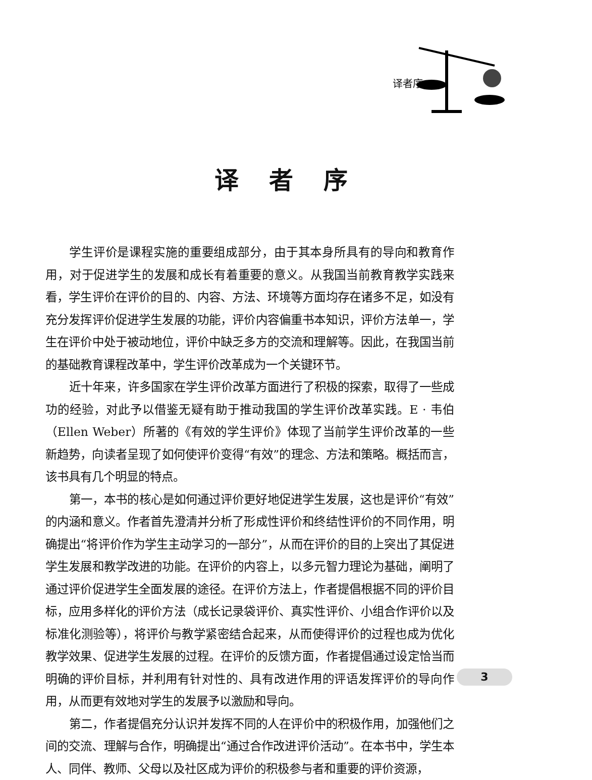译者序
译者序
学生评价是课程实施的重要组成部分，由于其本身所具有的导向和教育作用，对于促进学生的发展和成长有着重要的意义。从我国当前教育教学实践来看，学生评价在评价的目的、内容、方法、环境等方面均存在诸多不足，如没有充分发挥评价促进学生发展的功能，评价内容偏重书本知识，评价方法单一，学生在评价中处于被动地位，评价中缺乏多方的交流和理解等。因此，在我国当前的基础教育课程改革中，学生评价改革成为一个关键环节。
近十年来，许多国家在学生评价改革方面进行了积极的探索，取得了一些成功的经验，对此予以借鉴无疑有助于推动我国的学生评价改革实践。E · 韦伯（Ellen Weber）所著的《有效的学生评价》体现了当前学生评价改革的一些新趋势，向读者呈现了如何使评价变得“有效”的理念、方法和策略。概括而言，该书具有几个明显的特点。
第一，本书的核心是如何通过评价更好地促进学生发展，这也是评价“有效”的内涵和意义。作者首先澄清并分析了形成性评价和终结性评价的不同作用，明确提出“将评价作为学生主动学习的一部分”，从而在评价的目的上突出了其促进学生发展和教学改进的功能。在评价的内容上，以多元智力理论为基础，阐明了通过评价促进学生全面发展的途径。在评价方法上，作者提倡根据不同的评价目标，应用多样化的评价方法（成长记录袋评价、真实性评价、小组合作评价以及标准化测验等），将评价与教学紧密结合起来，从而使得评价的过程也成为优化教学效果、促进学生发展的过程。在评价的反馈方面，作者提倡通过设定恰当而明确的评价目标，并利用有针对性的、具有改进作用的评语发挥评价的导向作用，从而更有效地对学生的发展予以激励和导向。
第二，作者提倡充分认识并发挥不同的人在评价中的积极作用，加强他们之间的交流、理解与合作，明确提出“通过合作改进评价活动”。在本书中，学生本人、同伴、教师、父母以及社区成为评价的积极参与者和重要的评价资源，
3